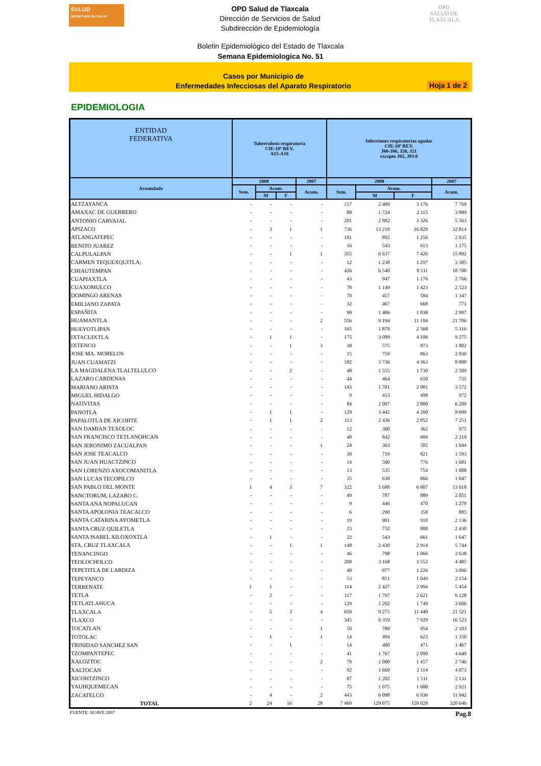SALUD
SECRETARÍA DE SALUD
OPD Salud de Tlaxcala
Dirección de Servicios de Salud
Subdirección de Epidemiología
OPD
SALUD DE TLAXCALA
Boletin Epidemiológico del Estado de Tlaxcala
Semana Epidemiologica No. 51
Casos por Municipio de
Enfermedades Infecciosas del Aparato Respiratorio
Hoja 1 de 2
EPIDEMIOLOGIA
| ENTIDAD FEDERATIVA | Tuberculosis respiratoria CIE-10ª REV. A15-A16 | | | | Infecciones respiratorias agudas CIE-10ª REV. J00-J06, J20, J21 excepto J02, J03.0 | | | |
| --- | --- | --- | --- | --- | --- | --- | --- | --- |
| Acumulado | 2008 | | | 2007 | 2008 | | | 2007 |
| | Sem. | Acum. | | Acum. | Sem. | Acum. | | Acum. |
| | | M | F | | | M | F | |
| ALTZAYANCA | - | - | - | - | 157 | 2 409 | 3 176 | 7 769 |
| AMAXAC DE GUERRERO | - | - | - | - | 88 | 1 724 | 2 115 | 3 889 |
| ANTONIO CARVAJAL | - | - | - | - | 201 | 2 882 | 3 326 | 5 563 |
| APIZACO | - | 3 | 1 | 1 | 736 | 13 219 | 16 829 | 32 814 |
| ATLANGATEPEC | - | - | - | - | 101 | 892 | 1 256 | 2 035 |
| BENITO JUAREZ | - | - | - | - | 16 | 543 | 613 | 1 175 |
| CALPULALPAN | - | - | 1 | 1 | 355 | 6 637 | 7 426 | 15 892 |
| CARMEN TEQUEXQUITLA; | - | - | - | - | 12 | 1 238 | 1 297 | 3 385 |
| CHIAUTEMPAN | - | - | - | - | 426 | 6 540 | 8 111 | 18 700 |
| CUAPIAXTLA | - | - | - | - | 43 | 947 | 1 176 | 2 766 |
| CUAXOMULCO | - | - | - | - | 78 | 1 149 | 1 423 | 2 523 |
| DOMINGO ARENAS | - | - | - | - | 70 | 457 | 584 | 1 347 |
| EMILIANO ZAPATA | - | - | - | - | 32 | 467 | 668 | 771 |
| ESPAÑITA | - | - | - | - | 90 | 1 406 | 1 838 | 2 997 |
| HUAMANTLA | - | - | - | 2 | 556 | 9 194 | 11 194 | 21 706 |
| HUEYOTLIPAN | - | - | - | - | 165 | 1 879 | 2 568 | 5 316 |
| IXTACUIXTLA | - | 1 | 1 | - | 175 | 3 089 | 4 106 | 9 275 |
| IXTENCO | - | - | 1 | 3 | 38 | 575 | 873 | 1 802 |
| JOSE MA. MORELOS | - | - | - | - | 15 | 759 | 863 | 2 830 |
| JUAN CUAMATZI | - | - | - | - | 182 | 3 736 | 4 363 | 8 800 |
| LA MAGDALENA TLALTELULCO | - | - | 2 | - | 48 | 1 555 | 1 730 | 2 509 |
| LAZARO CARDENAS | - | - | - | - | 44 | 464 | 650 | 735 |
| MARIANO ARISTA | - | - | - | - | 143 | 1 701 | 2 081 | 3 572 |
| MIGUEL HIDALGO | - | - | - | - | 9 | 413 | 498 | 972 |
| NATIVITAS | - | - | - | - | 84 | 2 097 | 2 800 | 6 209 |
| PANOTLA | - | 1 | 1 | - | 129 | 3 442 | 4 260 | 9 699 |
| PAPALOTLA DE XICOHTE | - | 1 | 1 | 2 | 113 | 2 436 | 2 852 | 7 251 |
| SAN DAMIAN TEXOLOC | - | - | - | - | 12 | 300 | 362 | 975 |
| SAN FRANCISCO TETLANOHCAN | - | - | - | - | 40 | 842 | 989 | 2 219 |
| SAN JERONIMO ZACUALPAN | - | - | - | 1 | 24 | 363 | 505 | 1 044 |
| SAN JOSE TEACALCO | - | - | - | - | 39 | 719 | 821 | 1 593 |
| SAN JUAN HUACTZINCO | - | - | - | - | 14 | 590 | 776 | 1 681 |
| SAN LORENZO AXOCOMANITLA | - | - | - | - | 13 | 535 | 754 | 1 008 |
| SAN LUCAS TECOPILCO | - | - | - | - | 35 | 630 | 866 | 1 047 |
| SAN PABLO DEL MONTE | 1 | 4 | 3 | 7 | 322 | 5 688 | 6 807 | 13 618 |
| SANCTORUM, LAZARO C. | - | - | - | - | 49 | 787 | 889 | 2 051 |
| SANTA ANA NOPALUCAN | - | - | - | - | 9 | 446 | 470 | 1 279 |
| SANTA APOLONIA TEACALCO | - | - | - | - | 6 | 290 | 358 | 885 |
| SANTA CATARINA AYOMETLA | - | - | - | - | 19 | 901 | 910 | 2 136 |
| SANTA CRUZ QUILETLA | - | - | - | - | 23 | 732 | 888 | 2 430 |
| SANTA ISABEL XILOXOXTLA | - | 1 | - | - | 22 | 543 | 661 | 1 647 |
| STA. CRUZ TLAXCALA | - | - | 1 | 1 | 148 | 2 430 | 2 914 | 5 744 |
| TENANCINGO | - | - | - | - | 46 | 798 | 1 066 | 2 638 |
| TEOLOCHOLCO | - | - | - | - | 200 | 3 168 | 3 552 | 4 485 |
| TEPETITLA DE LARDIZA | - | - | - | - | 40 | 977 | 1 226 | 3 096 |
| TEPEYANCO | - | - | - | - | 53 | 851 | 1 049 | 2 154 |
| TERRENATE | 1 | 1 | - | - | 114 | 2 427 | 2 994 | 5 454 |
| TETLA | - | 2 | - | - | 117 | 1 797 | 2 621 | 6 128 |
| TETLATLAHUCA | - | - | - | - | 129 | 1 292 | 1 749 | 3 606 |
| TLAXCALA | - | 5 | 3 | 4 | 650 | 9 275 | 11 440 | 21 521 |
| TLAXCO | - | - | - | - | 345 | 6 359 | 7 929 | 16 523 |
| TOCATLAN | - | - | - | 1 | 50 | 780 | 954 | 2 103 |
| TOTOLAC | - | 1 | - | 1 | 14 | 494 | 623 | 1 350 |
| TRINIDAD SANCHEZ SAN | - | - | 1 | - | 14 | 400 | 471 | 1 467 |
| TZOMPANTEPEC | - | - | - | - | 41 | 1 767 | 2 090 | 4 649 |
| XALOZTOC | - | - | - | 2 | 78 | 1 000 | 1 457 | 2 746 |
| XALTOCAN | - | - | - | - | 92 | 1 669 | 2 114 | 4 073 |
| XICOHTZINCO | - | - | - | - | 87 | 1 202 | 1 511 | 2 131 |
| YAUHQUEMECAN | - | - | - | - | 75 | 1 075 | 1 600 | 2 921 |
| ZACATELCO | - | 4 | - | 2 | 443 | 6 098 | 6 936 | 11 942 |
| TOTAL | 2 | 24 | 16 | 28 | 7 469 | 129 075 | 159 028 | 320 646 |
FUENTE: SUAVE 2007 Pag.8